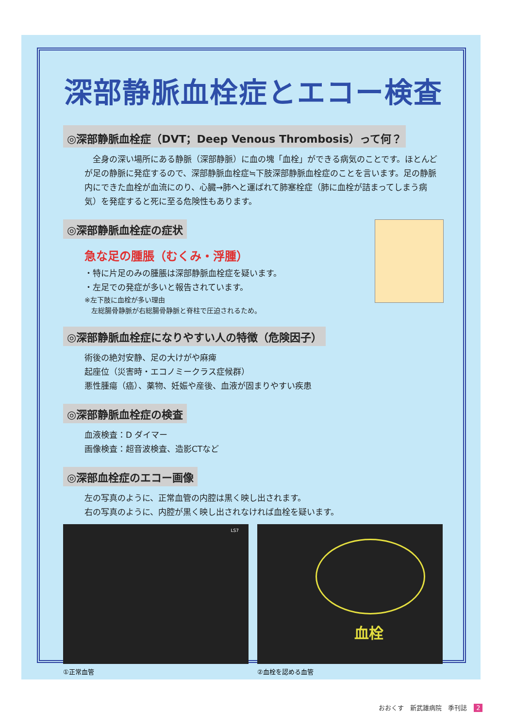深部静脈血栓症とエコー検査
◎深部静脈血栓症（DVT；Deep Venous Thrombosis）って何？
　全身の深い場所にある静脈（深部静脈）に血の塊「血栓」ができる病気のことです。ほとんどが足の静脈に発症するので、深部静脈血栓症≒下肢深部静脈血栓症のことを言います。足の静脈内にできた血栓が血流にのり、心臓→肺へと運ばれて肺塞栓症（肺に血栓が詰まってしまう病気）を発症すると死に至る危険性もあります。
◎深部静脈血栓症の症状
急な足の腫脹（むくみ・浮腫）
・特に片足のみの腫脹は深部静脈血栓症を疑います。
・左足での発症が多いと報告されています。
※左下肢に血栓が多い理由
　左総腸骨静脈が右総腸骨静脈と脊柱で圧迫されるため。
◎深部静脈血栓症になりやすい人の特徴（危険因子）
術後の絶対安静、足の大けがや麻痺
起座位（災害時・エコノミークラス症候群）
悪性腫瘍（癌）、薬物、妊娠や産後、血液が固まりやすい疾患
◎深部静脈血栓症の検査
血液検査：D ダイマー
画像検査：超音波検査、造影CTなど
◎深部血栓症のエコー画像
左の写真のように、正常血管の内腔は黒く映し出されます。
右の写真のように、内腔が黒く映し出されなければ血栓を疑います。
LS7
①正常血管
血栓
②血栓を認める血管
おおくす　新武雄病院　季刊誌 2